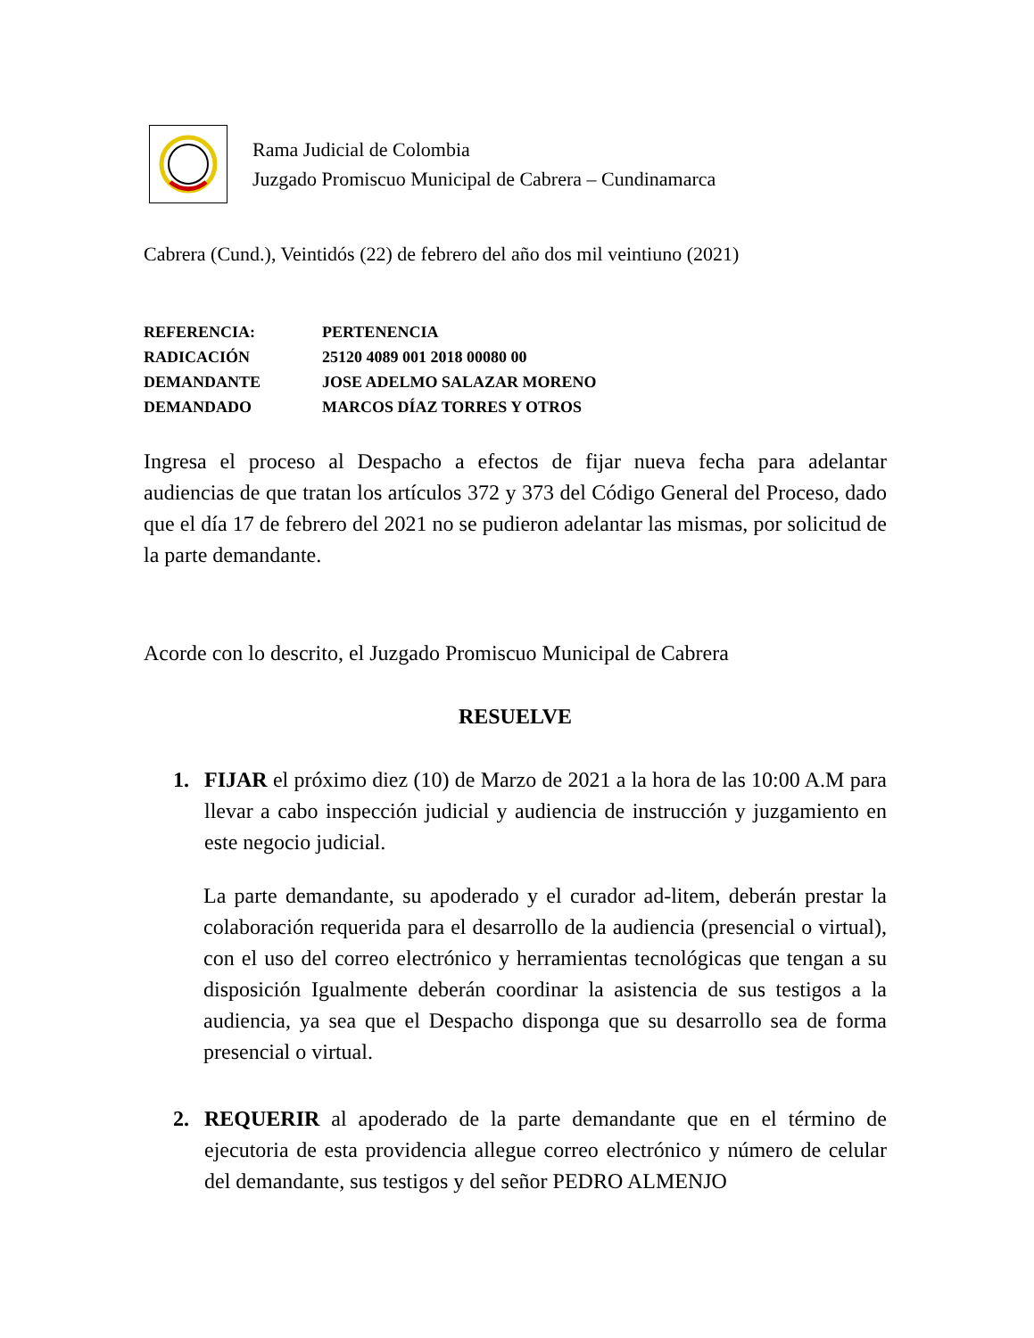Rama Judicial de Colombia
Juzgado Promiscuo Municipal de Cabrera – Cundinamarca
Cabrera (Cund.), Veintidós (22) de febrero del año dos mil veintiuno (2021)
REFERENCIA: PERTENENCIA
RADICACIÓN 25120 4089 001 2018 00080 00
DEMANDANTE JOSE ADELMO SALAZAR MORENO
DEMANDADO MARCOS DÍAZ TORRES Y OTROS
Ingresa el proceso al Despacho a efectos de fijar nueva fecha para adelantar audiencias de que tratan los artículos 372 y 373 del Código General del Proceso, dado que el día 17 de febrero del 2021 no se pudieron adelantar las mismas, por solicitud de la parte demandante.
Acorde con lo descrito, el Juzgado Promiscuo Municipal de Cabrera
RESUELVE
1. FIJAR el próximo diez (10) de Marzo de 2021 a la hora de las 10:00 A.M para llevar a cabo inspección judicial y audiencia de instrucción y juzgamiento en este negocio judicial.
La parte demandante, su apoderado y el curador ad-litem, deberán prestar la colaboración requerida para el desarrollo de la audiencia (presencial o virtual), con el uso del correo electrónico y herramientas tecnológicas que tengan a su disposición Igualmente deberán coordinar la asistencia de sus testigos a la audiencia, ya sea que el Despacho disponga que su desarrollo sea de forma presencial o virtual.
2. REQUERIR al apoderado de la parte demandante que en el término de ejecutoria de esta providencia allegue correo electrónico y número de celular del demandante, sus testigos y del señor PEDRO ALMENJO